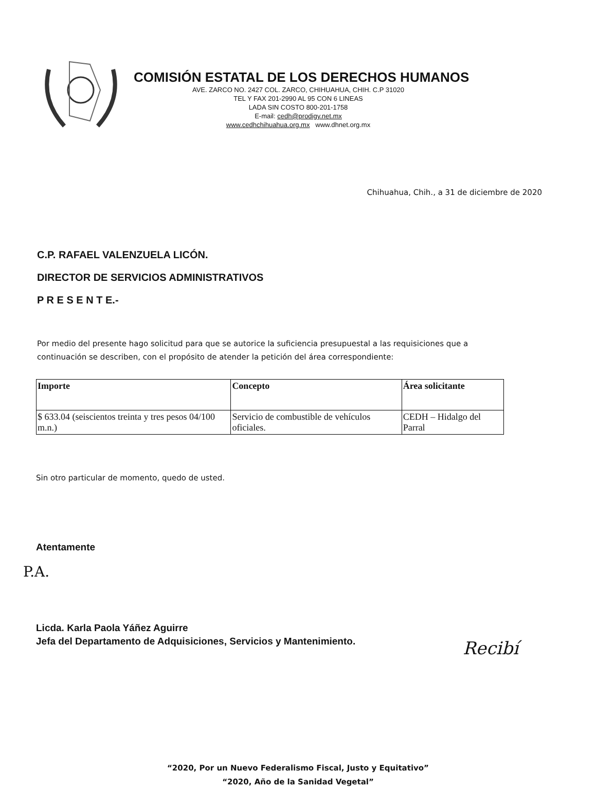COMISIÓN ESTATAL DE LOS DERECHOS HUMANOS
AVE. ZARCO NO. 2427 COL. ZARCO, CHIHUAHUA, CHIH. C.P 31020
TEL Y FAX 201-2990 AL 95 CON 6 LINEAS
LADA SIN COSTO 800-201-1758
E-mail: cedh@prodigy.net.mx
www.cedhchihuahua.org.mx www.dhnet.org.mx
Chihuahua, Chih., a 31 de diciembre de 2020
C.P. RAFAEL VALENZUELA LICÓN.
DIRECTOR DE SERVICIOS ADMINISTRATIVOS
P R E S E N T E.-
Por medio del presente hago solicitud para que se autorice la suficiencia presupuestal a las requisiciones que a continuación se describen, con el propósito de atender la petición del área correspondiente:
| Importe | Concepto | Área solicitante |
| --- | --- | --- |
| $ 633.04 (seiscientos treinta y tres pesos 04/100 m.n.) | Servicio de combustible de vehículos oficiales. | CEDH – Hidalgo del Parral |
Sin otro particular de momento, quedo de usted.
Atentamente
P.A.
Licda. Karla Paola Yáñez Aguirre
Jefa del Departamento de Adquisiciones, Servicios y Mantenimiento.
Recibí
“2020, Por un Nuevo Federalismo Fiscal, Justo y Equitativo”
“2020, Año de la Sanidad Vegetal”